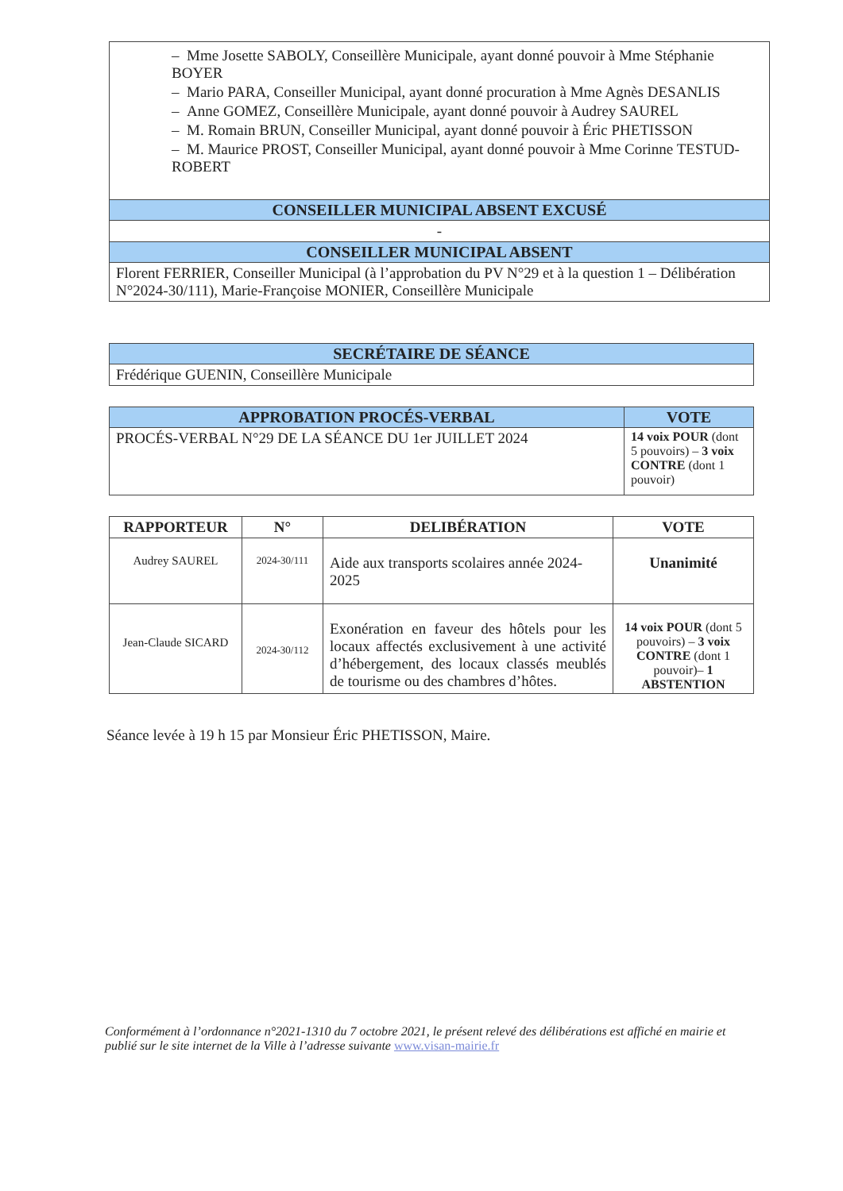| – Mme Josette SABOLY, Conseillère Municipale, ayant donné pouvoir à Mme Stéphanie BOYER – Mario PARA, Conseiller Municipal, ayant donné procuration à Mme Agnès DESANLIS – Anne GOMEZ, Conseillère Municipale, ayant donné pouvoir à Audrey SAUREL – M. Romain BRUN, Conseiller Municipal, ayant donné pouvoir à Éric PHETISSON – M. Maurice PROST, Conseiller Municipal, ayant donné pouvoir à Mme Corinne TESTUD-ROBERT |
| CONSEILLER MUNICIPAL ABSENT EXCUSÉ |
| - |
| CONSEILLER MUNICIPAL ABSENT |
| Florent FERRIER, Conseiller Municipal (à l’approbation du PV N°29 et à la question 1 – Délibération N°2024-30/111), Marie-Françoise MONIER, Conseillère Municipale |
| SECRÉTAIRE DE SÉANCE |
| Frédérique GUENIN, Conseillère Municipale |
| APPROBATION PROCÉS-VERBAL | VOTE |
| PROCÉS-VERBAL N°29 DE LA SÉANCE DU 1er JUILLET 2024 | 14 voix POUR (dont 5 pouvoirs) – 3 voix CONTRE (dont 1 pouvoir) |
| RAPPORTEUR | N° | DELIBÉRATION | VOTE |
| --- | --- | --- | --- |
| Audrey SAUREL | 2024-30/111 | Aide aux transports scolaires année 2024-2025 | Unanimité |
| Jean-Claude SICARD | 2024-30/112 | Exonération en faveur des hôtels pour les locaux affectés exclusivement à une activité d’hébergement, des locaux classés meublés de tourisme ou des chambres d’hôtes. | 14 voix POUR (dont 5 pouvoirs) – 3 voix CONTRE (dont 1 pouvoir)– 1 ABSTENTION |
Séance levée à 19 h 15 par Monsieur Éric PHETISSON, Maire.
Conformément à l’ordonnance n°2021-1310 du 7 octobre 2021, le présent relevé des délibérations est affiché en mairie et publié sur le site internet de la Ville à l’adresse suivante www.visan-mairie.fr